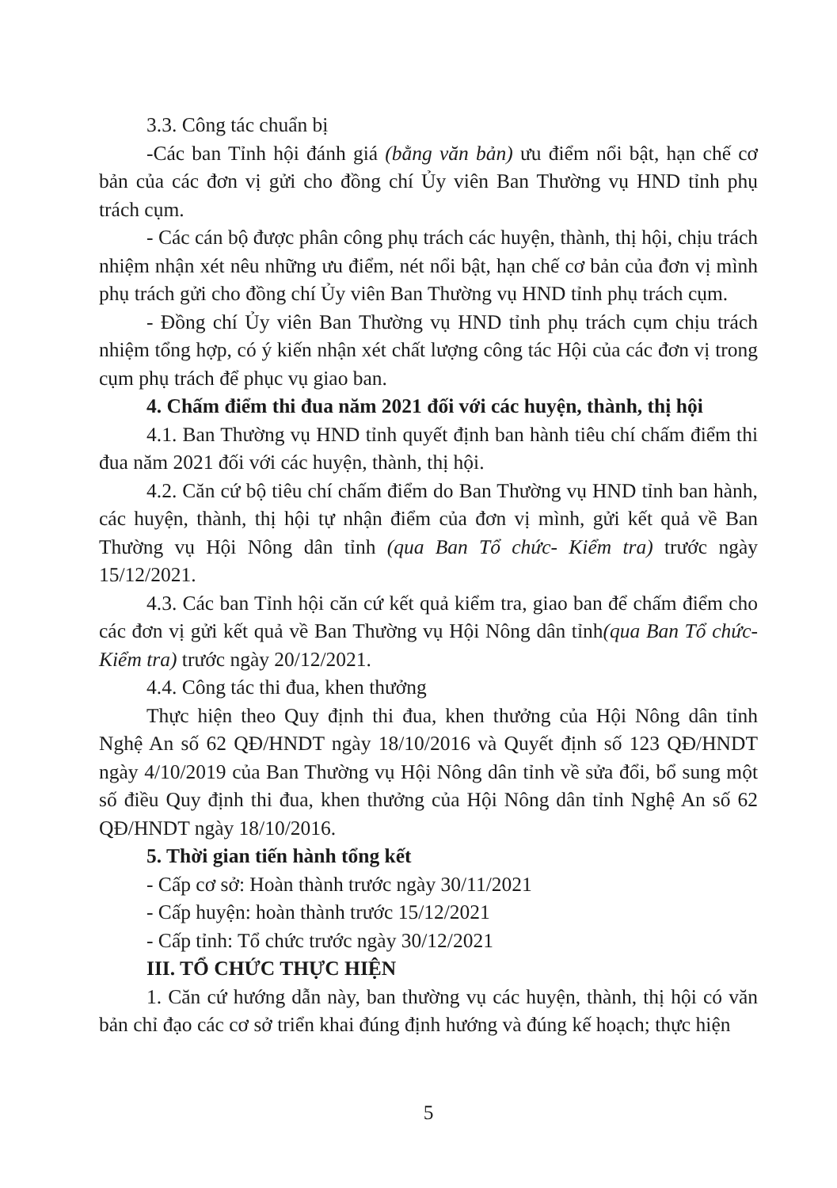3.3. Công tác chuẩn bị
-Các ban Tỉnh hội đánh giá (bằng văn bản) ưu điểm nổi bật, hạn chế cơ bản của các đơn vị gửi cho đồng chí Ủy viên Ban Thường vụ HND tỉnh phụ trách cụm.
- Các cán bộ được phân công phụ trách các huyện, thành, thị hội, chịu trách nhiệm nhận xét nêu những ưu điểm, nét nổi bật, hạn chế cơ bản của đơn vị mình phụ trách gửi cho đồng chí Ủy viên Ban Thường vụ HND tỉnh phụ trách cụm.
- Đồng chí Ủy viên Ban Thường vụ HND tỉnh phụ trách cụm chịu trách nhiệm tổng hợp, có ý kiến nhận xét chất lượng công tác Hội của các đơn vị trong cụm phụ trách để phục vụ giao ban.
4. Chấm điểm thi đua năm 2021 đối với các huyện, thành, thị hội
4.1. Ban Thường vụ HND tỉnh quyết định ban hành tiêu chí chấm điểm thi đua năm 2021 đối với các huyện, thành, thị hội.
4.2. Căn cứ bộ tiêu chí chấm điểm do Ban Thường vụ HND tỉnh ban hành, các huyện, thành, thị hội tự nhận điểm của đơn vị mình, gửi kết quả về Ban Thường vụ Hội Nông dân tỉnh (qua Ban Tổ chức- Kiểm tra) trước ngày 15/12/2021.
4.3. Các ban Tỉnh hội căn cứ kết quả kiểm tra, giao ban để chấm điểm cho các đơn vị gửi kết quả về Ban Thường vụ Hội Nông dân tỉnh(qua Ban Tổ chức- Kiểm tra) trước ngày 20/12/2021.
4.4. Công tác thi đua, khen thưởng
Thực hiện theo Quy định thi đua, khen thưởng của Hội Nông dân tỉnh Nghệ An số 62 QĐ/HNDT ngày 18/10/2016 và Quyết định số 123 QĐ/HNDT ngày 4/10/2019 của Ban Thường vụ Hội Nông dân tỉnh về sửa đổi, bổ sung một số điều Quy định thi đua, khen thưởng của Hội Nông dân tỉnh Nghệ An số 62 QĐ/HNDT ngày 18/10/2016.
5. Thời gian tiến hành tổng kết
- Cấp cơ sở: Hoàn thành trước ngày 30/11/2021
- Cấp huyện: hoàn thành trước 15/12/2021
- Cấp tỉnh: Tổ chức trước ngày 30/12/2021
III. TỔ CHỨC THỰC HIỆN
1. Căn cứ hướng dẫn này, ban thường vụ các huyện, thành, thị hội có văn bản chỉ đạo các cơ sở triển khai đúng định hướng và đúng kế hoạch; thực hiện
5